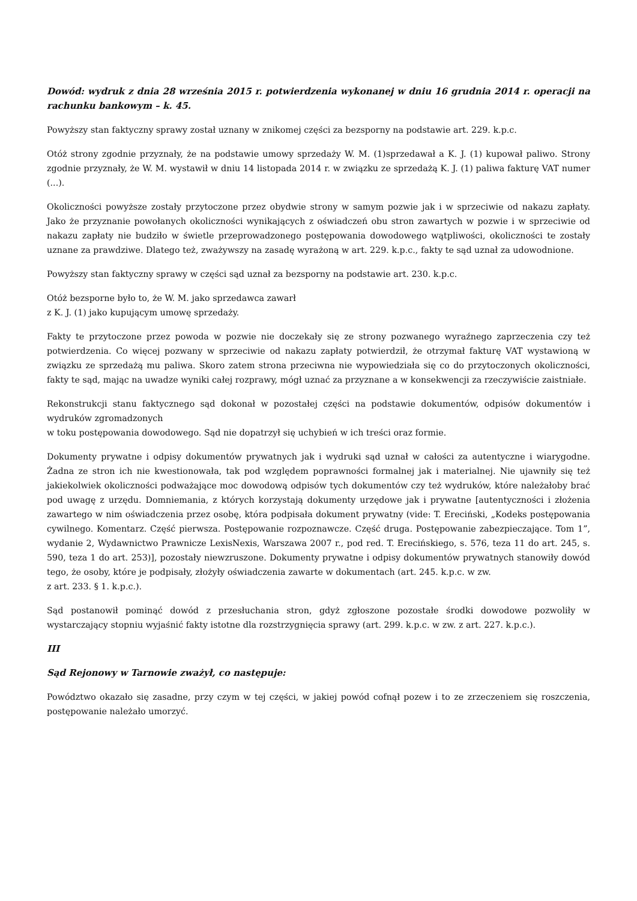Dowód: wydruk z dnia 28 września 2015 r. potwierdzenia wykonanej w dniu 16 grudnia 2014 r. operacji na rachunku bankowym – k. 45.
Powyższy stan faktyczny sprawy został uznany w znikomej części za bezsporny na podstawie art. 229. k.p.c.
Otóż strony zgodnie przyznały, że na podstawie umowy sprzedaży W. M. (1)sprzedawał a K. J. (1) kupował paliwo. Strony zgodnie przyznały, że W. M. wystawił w dniu 14 listopada 2014 r. w związku ze sprzedażą K. J. (1) paliwa fakturę VAT numer (...).
Okoliczności powyższe zostały przytoczone przez obydwie strony w samym pozwie jak i w sprzeciwie od nakazu zapłaty. Jako że przyznanie powołanych okoliczności wynikających z oświadczeń obu stron zawartych w pozwie i w sprzeciwie od nakazu zapłaty nie budziło w świetle przeprowadzonego postępowania dowodowego wątpliwości, okoliczności te zostały uznane za prawdziwe. Dlatego też, zważywszy na zasadę wyrażoną w art. 229. k.p.c., fakty te sąd uznał za udowodnione.
Powyższy stan faktyczny sprawy w części sąd uznał za bezsporny na podstawie art. 230. k.p.c.
Otóż bezsporne było to, że W. M. jako sprzedawca zawarł
z K. J. (1) jako kupującym umowę sprzedaży.
Fakty te przytoczone przez powoda w pozwie nie doczekały się ze strony pozwanego wyraźnego zaprzeczenia czy też potwierdzenia. Co więcej pozwany w sprzeciwie od nakazu zapłaty potwierdził, że otrzymał fakturę VAT wystawioną w związku ze sprzedażą mu paliwa. Skoro zatem strona przeciwna nie wypowiedziała się co do przytoczonych okoliczności, fakty te sąd, mając na uwadze wyniki całej rozprawy, mógł uznać za przyznane a w konsekwencji za rzeczywiście zaistniałe.
Rekonstrukcji stanu faktycznego sąd dokonał w pozostałej części na podstawie dokumentów, odpisów dokumentów i wydruków zgromadzonych
w toku postępowania dowodowego. Sąd nie dopatrzył się uchybień w ich treści oraz formie.
Dokumenty prywatne i odpisy dokumentów prywatnych jak i wydruki sąd uznał w całości za autentyczne i wiarygodne. Żadna ze stron ich nie kwestionowała, tak pod względem poprawności formalnej jak i materialnej. Nie ujawniły się też jakiekolwiek okoliczności podważające moc dowodową odpisów tych dokumentów czy też wydruków, które należałoby brać pod uwagę z urzędu. Domniemania, z których korzystają dokumenty urzędowe jak i prywatne [autentyczności i złożenia zawartego w nim oświadczenia przez osobę, która podpisała dokument prywatny (vide: T. Ereciński, „Kodeks postępowania cywilnego. Komentarz. Część pierwsza. Postępowanie rozpoznawcze. Część druga. Postępowanie zabezpieczające. Tom 1”, wydanie 2, Wydawnictwo Prawnicze LexisNexis, Warszawa 2007 r., pod red. T. Erecińskiego, s. 576, teza 11 do art. 245, s. 590, teza 1 do art. 253)], pozostały niewzruszone. Dokumenty prywatne i odpisy dokumentów prywatnych stanowiły dowód tego, że osoby, które je podpisały, złożyły oświadczenia zawarte w dokumentach (art. 245. k.p.c. w zw.
z art. 233. § 1. k.p.c.).
Sąd postanowił pominąć dowód z przesłuchania stron, gdyż zgłoszone pozostałe środki dowodowe pozwoliły w wystarczający stopniu wyjaśnić fakty istotne dla rozstrzygnięcia sprawy (art. 299. k.p.c. w zw. z art. 227. k.p.c.).
III
Sąd Rejonowy w Tarnowie zważył, co następuje:
Powództwo okazało się zasadne, przy czym w tej części, w jakiej powód cofnął pozew i to ze zrzeczeniem się roszczenia, postępowanie należało umorzyć.